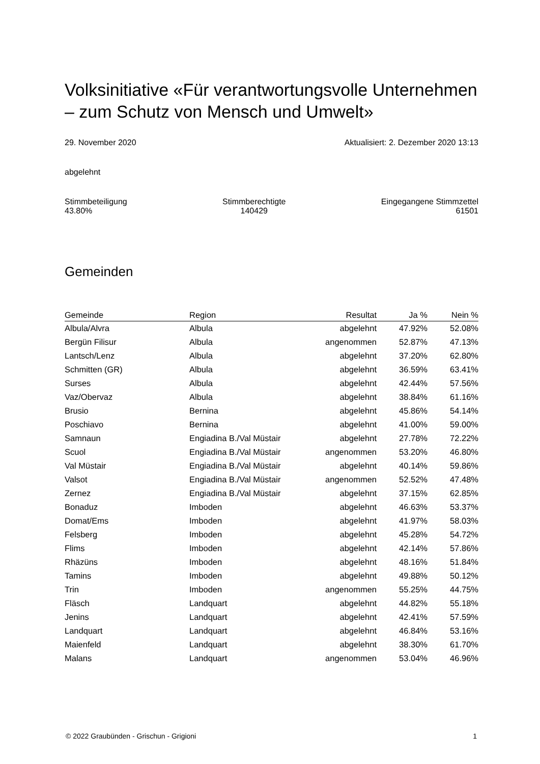Volksinitiative «Für verantwortungsvolle Unternehmen – zum Schutz von Mensch und Umwelt»
29. November 2020 Aktualisiert: 2. Dezember 2020 13:13
abgelehnt
Stimmbeteiligung
43.80% Stimmberechtigte
140429 Eingegangene Stimmzettel
61501
Gemeinden
| Gemeinde | Region | Resultat | Ja % | Nein % |
| --- | --- | --- | --- | --- |
| Albula/Alvra | Albula | abgelehnt | 47.92% | 52.08% |
| Bergün Filisur | Albula | angenommen | 52.87% | 47.13% |
| Lantsch/Lenz | Albula | abgelehnt | 37.20% | 62.80% |
| Schmitten (GR) | Albula | abgelehnt | 36.59% | 63.41% |
| Surses | Albula | abgelehnt | 42.44% | 57.56% |
| Vaz/Obervaz | Albula | abgelehnt | 38.84% | 61.16% |
| Brusio | Bernina | abgelehnt | 45.86% | 54.14% |
| Poschiavo | Bernina | abgelehnt | 41.00% | 59.00% |
| Samnaun | Engiadina B./Val Müstair | abgelehnt | 27.78% | 72.22% |
| Scuol | Engiadina B./Val Müstair | angenommen | 53.20% | 46.80% |
| Val Müstair | Engiadina B./Val Müstair | abgelehnt | 40.14% | 59.86% |
| Valsot | Engiadina B./Val Müstair | angenommen | 52.52% | 47.48% |
| Zernez | Engiadina B./Val Müstair | abgelehnt | 37.15% | 62.85% |
| Bonaduz | Imboden | abgelehnt | 46.63% | 53.37% |
| Domat/Ems | Imboden | abgelehnt | 41.97% | 58.03% |
| Felsberg | Imboden | abgelehnt | 45.28% | 54.72% |
| Flims | Imboden | abgelehnt | 42.14% | 57.86% |
| Rhäzüns | Imboden | abgelehnt | 48.16% | 51.84% |
| Tamins | Imboden | abgelehnt | 49.88% | 50.12% |
| Trin | Imboden | angenommen | 55.25% | 44.75% |
| Fläsch | Landquart | abgelehnt | 44.82% | 55.18% |
| Jenins | Landquart | abgelehnt | 42.41% | 57.59% |
| Landquart | Landquart | abgelehnt | 46.84% | 53.16% |
| Maienfeld | Landquart | abgelehnt | 38.30% | 61.70% |
| Malans | Landquart | angenommen | 53.04% | 46.96% |
© 2022 Graubünden - Grischun - Grigioni 1